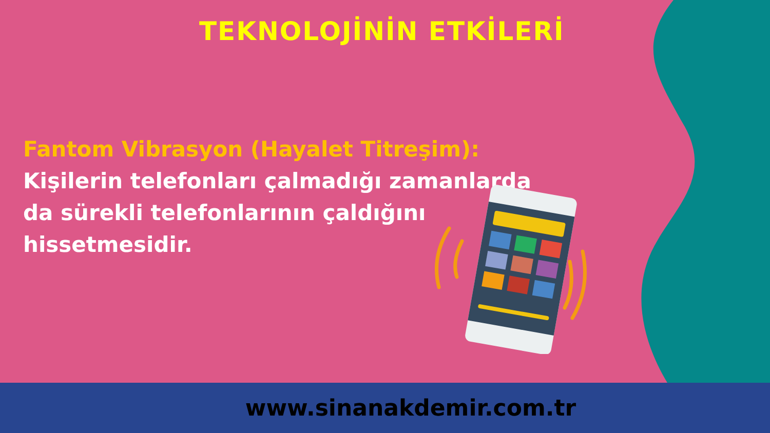TEKNOLOJİNİN ETKİLERİ
Fantom Vibrasyon (Hayalet Titreşim):
Kişilerin telefonları çalmadığı zamanlarda da sürekli telefonlarının çaldığını hissetmesidir.
www.sinanakdemir.com.tr